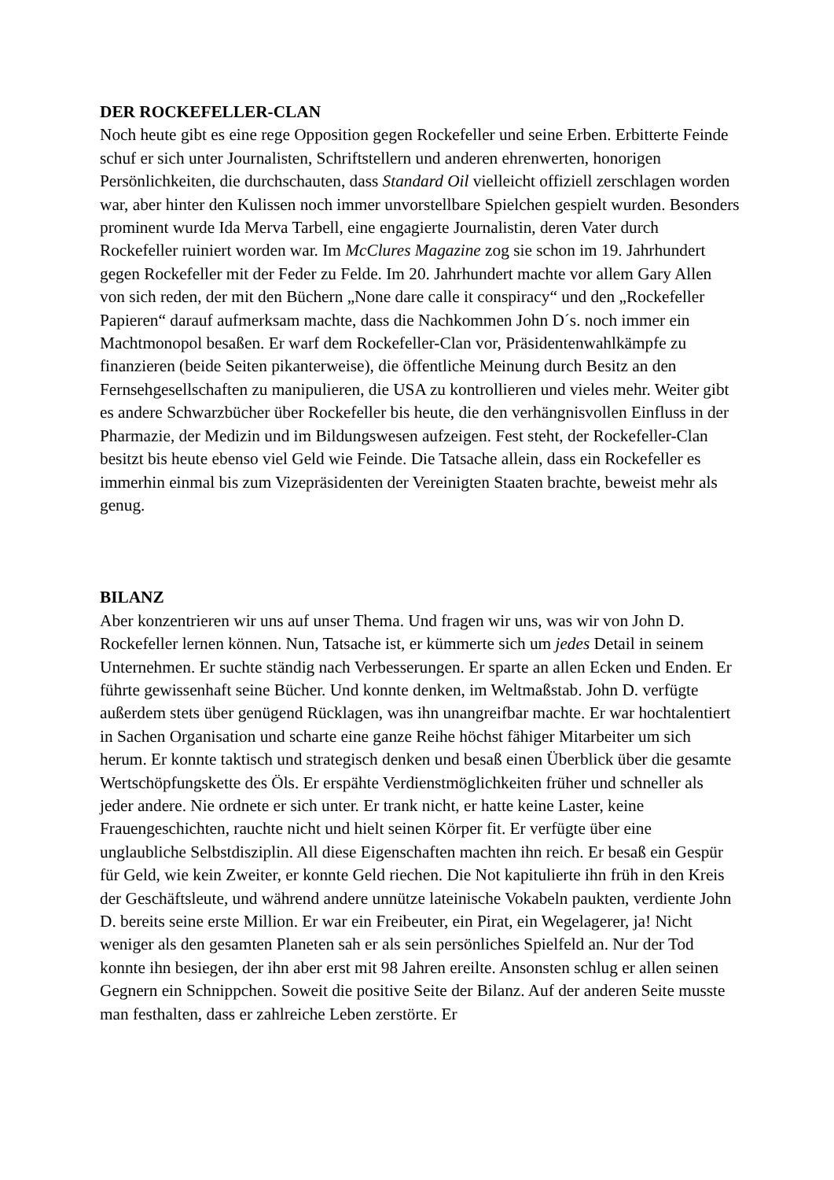DER ROCKEFELLER-CLAN
Noch heute gibt es eine rege Opposition gegen Rockefeller und seine Erben. Erbitterte Feinde schuf er sich unter Journalisten, Schriftstellern und anderen ehrenwerten, honorigen Persönlichkeiten, die durchschauten, dass Standard Oil vielleicht offiziell zerschlagen worden war, aber hinter den Kulissen noch immer unvorstellbare Spielchen gespielt wurden. Besonders prominent wurde Ida Merva Tarbell, eine engagierte Journalistin, deren Vater durch Rockefeller ruiniert worden war. Im McClures Magazine zog sie schon im 19. Jahrhundert gegen Rockefeller mit der Feder zu Felde. Im 20. Jahrhundert machte vor allem Gary Allen von sich reden, der mit den Büchern „None dare calle it conspiracy“ und den „Rockefeller Papieren“ darauf aufmerksam machte, dass die Nachkommen John D´s. noch immer ein Machtmonopol besaßen. Er warf dem Rockefeller-Clan vor, Präsidentenwahlkämpfe zu finanzieren (beide Seiten pikanterweise), die öffentliche Meinung durch Besitz an den Fernsehgesellschaften zu manipulieren, die USA zu kontrollieren und vieles mehr. Weiter gibt es andere Schwarzbücher über Rockefeller bis heute, die den verhängnisvollen Einfluss in der Pharmazie, der Medizin und im Bildungswesen aufzeigen. Fest steht, der Rockefeller-Clan besitzt bis heute ebenso viel Geld wie Feinde. Die Tatsache allein, dass ein Rockefeller es immerhin einmal bis zum Vizepräsidenten der Vereinigten Staaten brachte, beweist mehr als genug.
BILANZ
Aber konzentrieren wir uns auf unser Thema. Und fragen wir uns, was wir von John D. Rockefeller lernen können. Nun, Tatsache ist, er kümmerte sich um jedes Detail in seinem Unternehmen. Er suchte ständig nach Verbesserungen. Er sparte an allen Ecken und Enden. Er führte gewissenhaft seine Bücher. Und konnte denken, im Weltmaßstab. John D. verfügte außerdem stets über genügend Rücklagen, was ihn unangreifbar machte. Er war hochtalentiert in Sachen Organisation und scharte eine ganze Reihe höchst fähiger Mitarbeiter um sich herum. Er konnte taktisch und strategisch denken und besaß einen Überblick über die gesamte Wertschöpfungskette des Öls. Er erspähte Verdienstmöglichkeiten früher und schneller als jeder andere. Nie ordnete er sich unter. Er trank nicht, er hatte keine Laster, keine Frauengeschichten, rauchte nicht und hielt seinen Körper fit. Er verfügte über eine unglaubliche Selbstdisziplin. All diese Eigenschaften machten ihn reich. Er besaß ein Gespür für Geld, wie kein Zweiter, er konnte Geld riechen. Die Not kapitulierte ihn früh in den Kreis der Geschäftsleute, und während andere unnütze lateinische Vokabeln paukten, verdiente John D. bereits seine erste Million. Er war ein Freibeuter, ein Pirat, ein Wegelagerer, ja! Nicht weniger als den gesamten Planeten sah er als sein persönliches Spielfeld an. Nur der Tod konnte ihn besiegen, der ihn aber erst mit 98 Jahren ereilte. Ansonsten schlug er allen seinen Gegnern ein Schnippchen. Soweit die positive Seite der Bilanz. Auf der anderen Seite musste man festhalten, dass er zahlreiche Leben zerstörte. Er